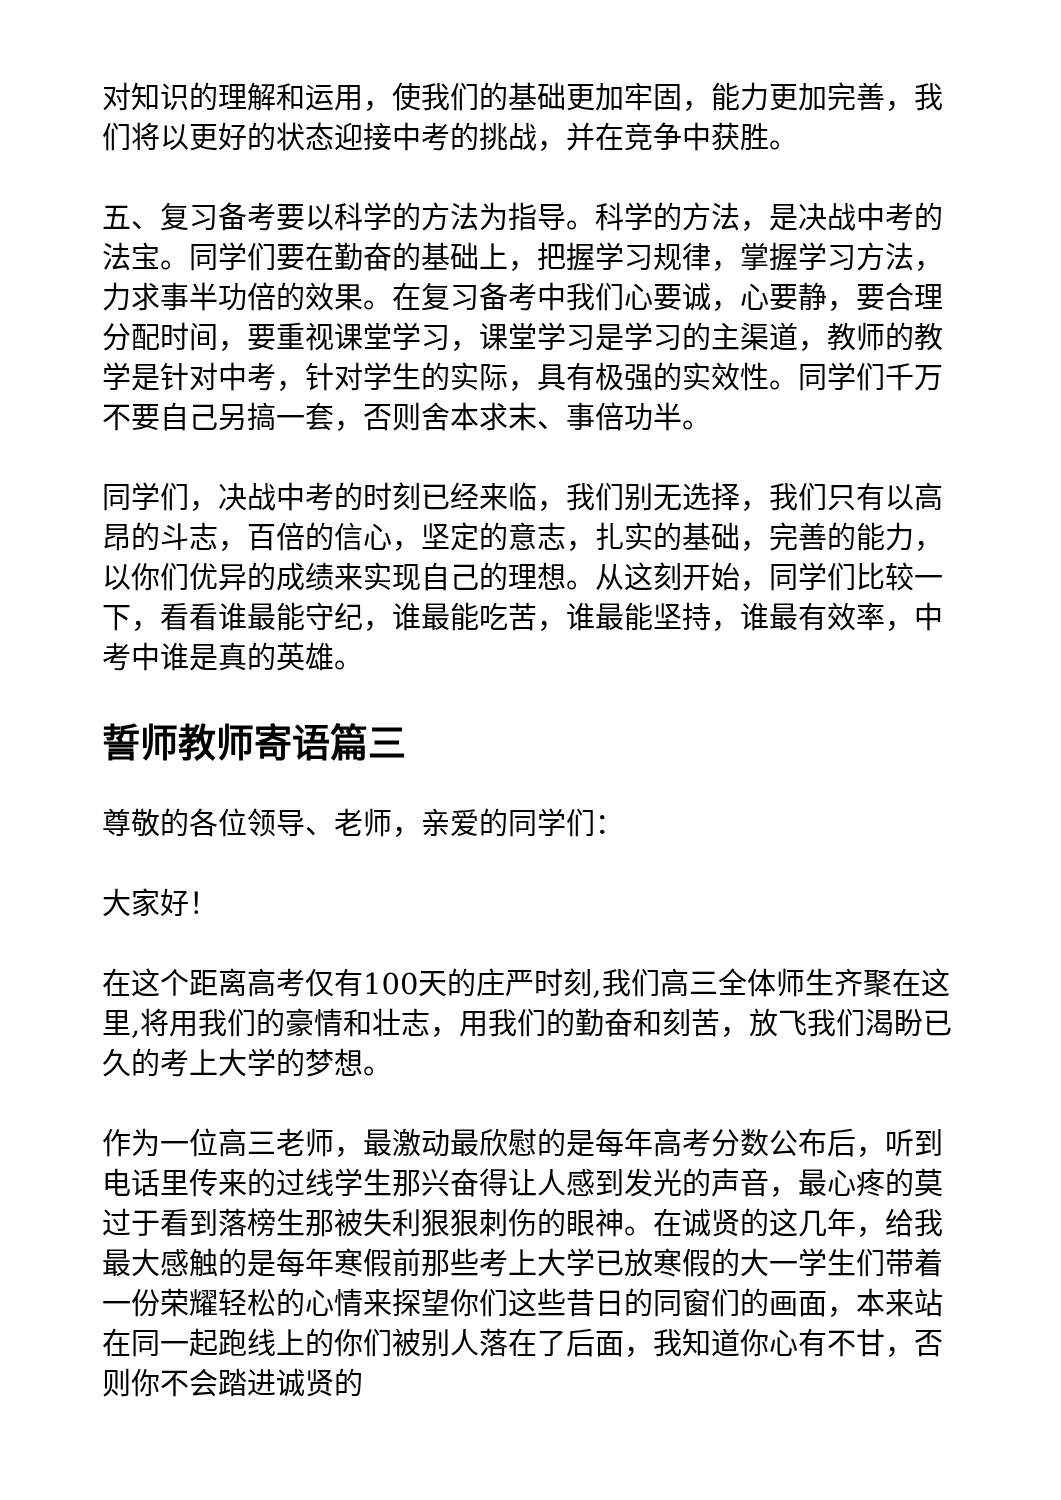对知识的理解和运用，使我们的基础更加牢固，能力更加完善，我们将以更好的状态迎接中考的挑战，并在竞争中获胜。
五、复习备考要以科学的方法为指导。科学的方法，是决战中考的法宝。同学们要在勤奋的基础上，把握学习规律，掌握学习方法，力求事半功倍的效果。在复习备考中我们心要诚，心要静，要合理分配时间，要重视课堂学习，课堂学习是学习的主渠道，教师的教学是针对中考，针对学生的实际，具有极强的实效性。同学们千万不要自己另搞一套，否则舍本求末、事倍功半。
同学们，决战中考的时刻已经来临，我们别无选择，我们只有以高昂的斗志，百倍的信心，坚定的意志，扎实的基础，完善的能力，以你们优异的成绩来实现自己的理想。从这刻开始，同学们比较一下，看看谁最能守纪，谁最能吃苦，谁最能坚持，谁最有效率，中考中谁是真的英雄。
誓师教师寄语篇三
尊敬的各位领导、老师，亲爱的同学们：
大家好！
在这个距离高考仅有100天的庄严时刻,我们高三全体师生齐聚在这里,将用我们的豪情和壮志，用我们的勤奋和刻苦，放飞我们渴盼已久的考上大学的梦想。
作为一位高三老师，最激动最欣慰的是每年高考分数公布后，听到电话里传来的过线学生那兴奋得让人感到发光的声音，最心疼的莫过于看到落榜生那被失利狠狠刺伤的眼神。在诚贤的这几年，给我最大感触的是每年寒假前那些考上大学已放寒假的大一学生们带着一份荣耀轻松的心情来探望你们这些昔日的同窗们的画面，本来站在同一起跑线上的你们被别人落在了后面，我知道你心有不甘，否则你不会踏进诚贤的